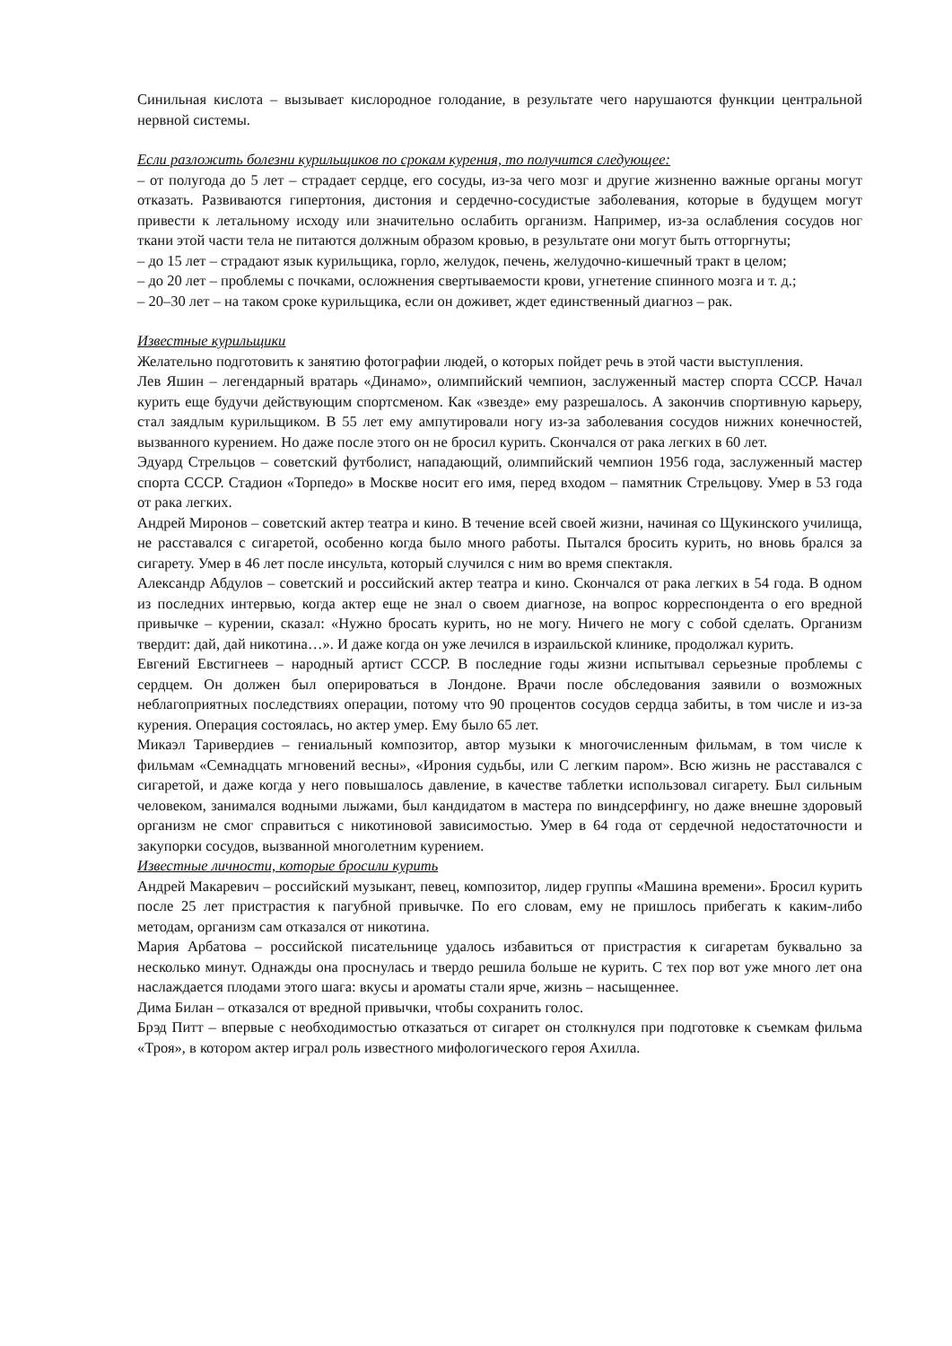Синильная кислота – вызывает кислородное голодание, в результате чего нарушаются функции центральной нервной системы.
Если разложить болезни курильщиков по срокам курения, то получится следующее:
– от полугода до 5 лет – страдает сердце, его сосуды, из-за чего мозг и другие жизненно важные органы могут отказать. Развиваются гипертония, дистония и сердечно-сосудистые заболевания, которые в будущем могут привести к летальному исходу или значительно ослабить организм. Например, из-за ослабления сосудов ног ткани этой части тела не питаются должным образом кровью, в результате они могут быть отторгнуты;
– до 15 лет – страдают язык курильщика, горло, желудок, печень, желудочно-кишечный тракт в целом;
– до 20 лет – проблемы с почками, осложнения свертываемости крови, угнетение спинного мозга и т. д.;
– 20–30 лет – на таком сроке курильщика, если он доживет, ждет единственный диагноз – рак.
Известные курильщики
Желательно подготовить к занятию фотографии людей, о которых пойдет речь в этой части выступления.
Лев Яшин – легендарный вратарь «Динамо», олимпийский чемпион, заслуженный мастер спорта СССР. Начал курить еще будучи действующим спортсменом. Как «звезде» ему разрешалось. А закончив спортивную карьеру, стал заядлым курильщиком. В 55 лет ему ампутировали ногу из-за заболевания сосудов нижних конечностей, вызванного курением. Но даже после этого он не бросил курить. Скончался от рака легких в 60 лет.
Эдуард Стрельцов – советский футболист, нападающий, олимпийский чемпион 1956 года, заслуженный мастер спорта СССР. Стадион «Торпедо» в Москве носит его имя, перед входом – памятник Стрельцову. Умер в 53 года от рака легких.
Андрей Миронов – советский актер театра и кино. В течение всей своей жизни, начиная со Щукинского училища, не расставался с сигаретой, особенно когда было много работы. Пытался бросить курить, но вновь брался за сигарету. Умер в 46 лет после инсульта, который случился с ним во время спектакля.
Александр Абдулов – советский и российский актер театра и кино. Скончался от рака легких в 54 года. В одном из последних интервью, когда актер еще не знал о своем диагнозе, на вопрос корреспондента о его вредной привычке – курении, сказал: «Нужно бросать курить, но не могу. Ничего не могу с собой сделать. Организм твердит: дай, дай никотина…». И даже когда он уже лечился в израильской клинике, продолжал курить.
Евгений Евстигнеев – народный артист СССР. В последние годы жизни испытывал серьезные проблемы с сердцем. Он должен был оперироваться в Лондоне. Врачи после обследования заявили о возможных неблагоприятных последствиях операции, потому что 90 процентов сосудов сердца забиты, в том числе и из-за курения. Операция состоялась, но актер умер. Ему было 65 лет.
Микаэл Таривердиев – гениальный композитор, автор музыки к многочисленным фильмам, в том числе к фильмам «Семнадцать мгновений весны», «Ирония судьбы, или С легким паром». Всю жизнь не расставался с сигаретой, и даже когда у него повышалось давление, в качестве таблетки использовал сигарету. Был сильным человеком, занимался водными лыжами, был кандидатом в мастера по виндсерфингу, но даже внешне здоровый организм не смог справиться с никотиновой зависимостью. Умер в 64 года от сердечной недостаточности и закупорки сосудов, вызванной многолетним курением.
Известные личности, которые бросили курить
Андрей Макаревич – российский музыкант, певец, композитор, лидер группы «Машина времени». Бросил курить после 25 лет пристрастия к пагубной привычке. По его словам, ему не пришлось прибегать к каким-либо методам, организм сам отказался от никотина.
Мария Арбатова – российской писательнице удалось избавиться от пристрастия к сигаретам буквально за несколько минут. Однажды она проснулась и твердо решила больше не курить. С тех пор вот уже много лет она наслаждается плодами этого шага: вкусы и ароматы стали ярче, жизнь – насыщеннее.
Дима Билан – отказался от вредной привычки, чтобы сохранить голос.
Брэд Питт – впервые с необходимостью отказаться от сигарет он столкнулся при подготовке к съемкам фильма «Троя», в котором актер играл роль известного мифологического героя Ахилла.